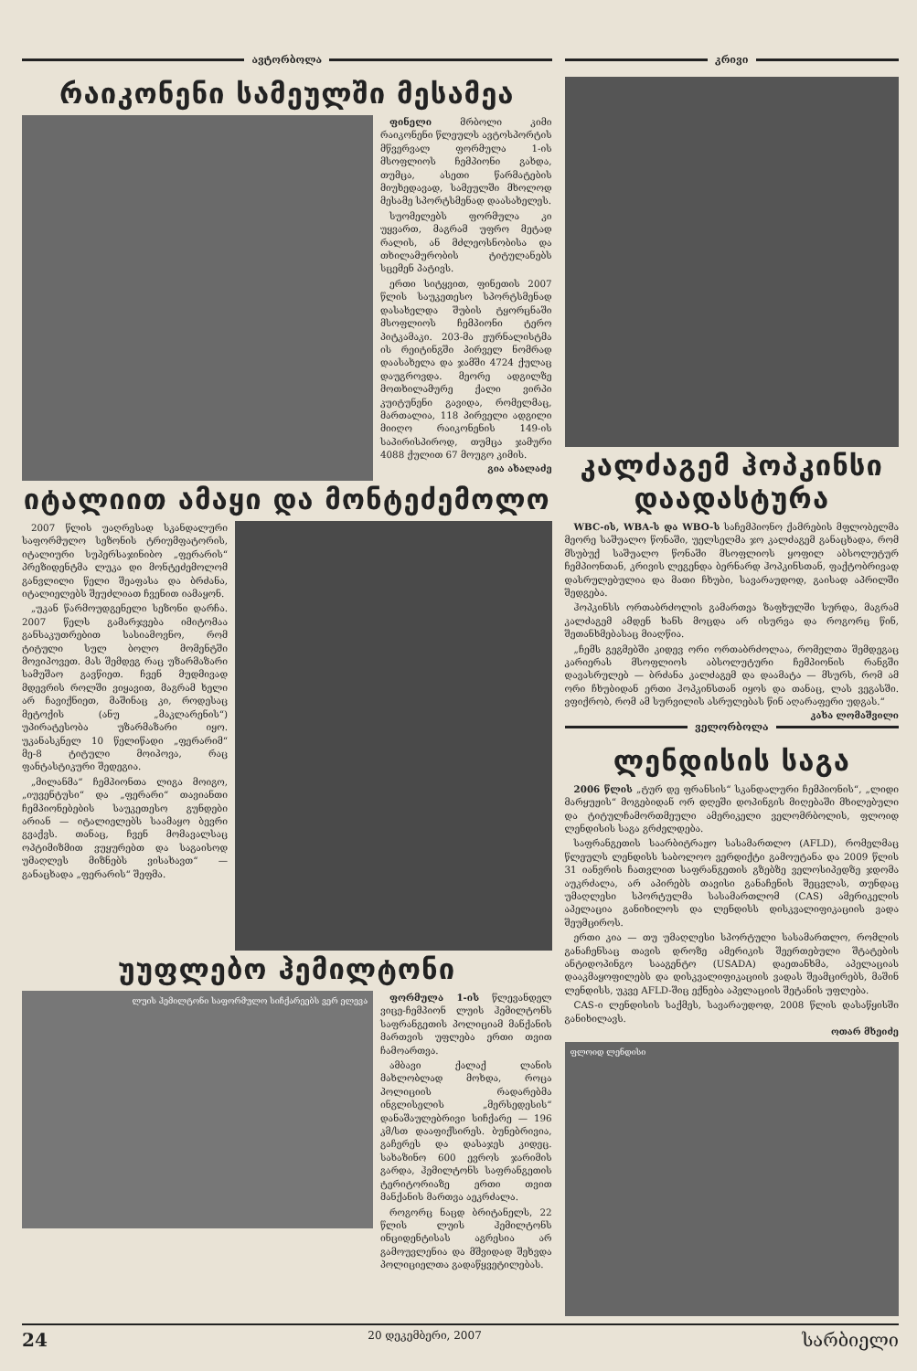ავტორბოლა
რაიკონენი სამეულში მესამეა
ფინელი მრბოლი კიმი რაიკონენი წლეულს ავტოსპორტის მწვერვალ ფორმულა 1-ის მსოფლიოს ჩემპიონი გახდა, თუმცა, ასეთი წარმატების მიუხედავად, სამეულში მხოლოდ მესამე სპორტსმენად დაასახელეს.
სუომელებს ფორმულა კი უყვართ, მაგრამ უფრო მეტად რალის, ან მძლეოსნობისა და თხილამურობის ტიტულანებს სცემენ პატივს.
ერთი სიტყვით, ფინეთის 2007 წლის საუკეთესო სპორტსმენად დასახელდა შუბის ტყორცნაში მსოფლიოს ჩემპიონი ტერო პიტკამაკი. 203-მა ჟურნალისტმა ის რეიტინგში პირველ ნომრად დაასახელა და ჯამში 4724 ქულაც დაუგროვდა. მეორე ადგილზე მოთხილამურე ქალი ვირპი კუიტუნენი გავიდა, რომელმაც, მართალია, 118 პირველი ადგილი მიიღო რაიკონენის 149-ის საპირისპიროდ, თუმცა ჯამური 4088 ქულით 67 მოუგო კიმის.
გია ახალაძე
იტალიით ამაყი და მონტეძემოლო
2007 წლის უაღრესად სკანდალური საფორმულო სეზონის ტრიუმფატორის, იტალიური სუპერსაჯინიბო „ფერარის“ პრეზიდენტმა ლუკა დი მონტეძემოლომ განვლილი წელი შეაფასა და ბრძანა, იტალიელებს შეუძლიათ ჩვენით იამაყონ.
„უკან წარმოუდგენელი სეზონი დარჩა. 2007 წელს გამარჯვება იმიტომაა განსაკუთრებით სასიამოვნო, რომ ტიტული სულ ბოლო მომენტში მოვიპოვეთ. მას შემდეგ რაც უზარმაზარი სამუშაო გავწიეთ. ჩვენ მუდმივად მდევრის როლში ვიყავით, მაგრამ ხელი არ ჩავიქნიეთ, მაშინაც კი, როდესაც მეტოქის (ანუ „მაკლარენის“) უპირატესობა უზარმაზარი იყო. უკანასკნელ 10 წელიწადი „ფერარიმ“ მე-8 ტიტული მოიპოვა, რაც ფანტასტიკური შედეგია.
„მილანმა“ ჩემპიონთა ლიგა მოიგო, „იუვენტუსი“ და „ფერარი“ თავიანთი ჩემპიონებების საუკეთესო გუნდები არიან — იტალიელებს საამაყო ბევრი გვაქვს. თანაც, ჩვენ მომავალსაც ოპტიმიზმით ვუყურებთ და საგაისოდ უმაღლეს მიზნებს ვისახავთ“ — განაცხადა „ფერარის“ შეფმა.
უუფლებო ჰემილტონი
ლუის ჰემილტონი საფორმულო სიჩქარეებს ვერ ელევა
ფორმულა 1-ის წლევანდელ ვიცე-ჩემპიონ ლუის ჰემილტონს საფრანგეთის პოლიციამ მანქანის მართვის უფლება ერთი თვით ჩამოართვა.
ამბავი ქალაქ ლანის მახლობლად მოხდა, როცა პოლიციის რადარებმა ინგლისელის „მერსედესის“ დანაშაულებრივი სიჩქარე — 196 კმ/სთ დააფიქსირეს. ბუნებრივია, გაჩერეს და დასაჯეს კიდეც. სახაზინო 600 ევროს ჯარიმის გარდა, ჰემილტონს საფრანგეთის ტერიტორიაზე ერთი თვით მანქანის მართვა აეკრძალა.
როგორც ნაცდ ბრიტანელს, 22 წლის ლუის ჰემილტონს ინციდენტისას აგრესია არ გამოუვლენია და მშვიდად შეხვდა პოლიციელთა გადაწყვეტილებას.
კრივი
კალძაგემ ჰოპკინსი დაადასტურა
WBC-ის, WBA-ს და WBO-ს საჩემპიონო ქამრების მფლობელმა მეორე საშუალო წონაში, უელსელმა ჯო კალძაგემ განაცხადა, რომ მსუბუქ საშუალო წონაში მსოფლიოს ყოფილ აბსოლუტურ ჩემპიონთან, კრივის ლეგენდა ბერნარდ ჰოპკინსთან, ფაქტობრივად დასრულებულია და მათი ჩხუბი, სავარაუდოდ, გაისად აპრილში შედგება.
ჰოპკინსს ორთაბრძოლის გამართვა ზაფხულში სურდა, მაგრამ კალძაგემ ამდენ ხანს მოცდა არ ისურვა და როგორც წინ, შეთანხმებასაც მიაღწია.
„ჩემს გეგმებში კიდევ ორი ორთაბრძოლაა, რომელთა შემდეგაც კარიერას მსოფლიოს აბსოლუტური ჩემპიონის რანგში დავასრულებ — ბრძანა კალძაგემ და დაამატა — მსურს, რომ ამ ორი ჩხუბიდან ერთი ჰოპკინსთან იყოს და თანაც, ლას ვეგასში. ვფიქრობ, რომ ამ სურვილის ასრულებას წინ აღარაფერი უდგას.“
კახა ლომაშვილი
ველორბოლა
ლენდისის საგა
2006 წლის „ტურ დე ფრანსის“ სკანდალური ჩემპიონის“, „ლიდი მარყუჟის“ მოგებიდან ორ დღეში დოპინგის მიღებაში მხილებული და ტიტულჩამორთმეული ამერიკელი ველომრბოლის, ფლოიდ ლენდისის საგა გრძელდება.
საფრანგეთის საარბიტრაჟო სასამართლო (AFLD), რომელმაც წლეულს ლენდისს საბოლოო ვერდიქტი გამოუტანა და 2009 წლის 31 იანვრის ჩათვლით საფრანგეთის გზებზე ველოსიპედზე ჯდომა აუკრძალა, არ აპირებს თავისი განაჩენის შეცვლას, თუნდაც უმაღლესი სპორტულმა სასამართლომ (CAS) ამერიკელის აპელაცია განიხილოს და ლენდისს დისკვალიფიკაციის ვადა შეუმციროს.
ერთი კია — თუ უმაღლესი სპორტული სასამართლო, რომლის განაჩენსაც თავის დროზე ამერიკის შეერთებული შტატების ანტიდოპინგო სააგენტო (USADA) დაეთანხმა, აპელაციას დააკმაყოფილებს და დისკვალიფიკაციის ვადას შეამცირებს, მაშინ ლენდისს, უკვე AFLD-შიც ექნება აპელაციის შეტანის უფლება.
CAS-ი ლენდისის საქმეს, სავარაუდოდ, 2008 წლის დასაწყისში განიხილავს.
ოთარ მხეიძე
ფლოიდ ლენდისი
24 20 დეკემბერი, 2007 სარბიელი